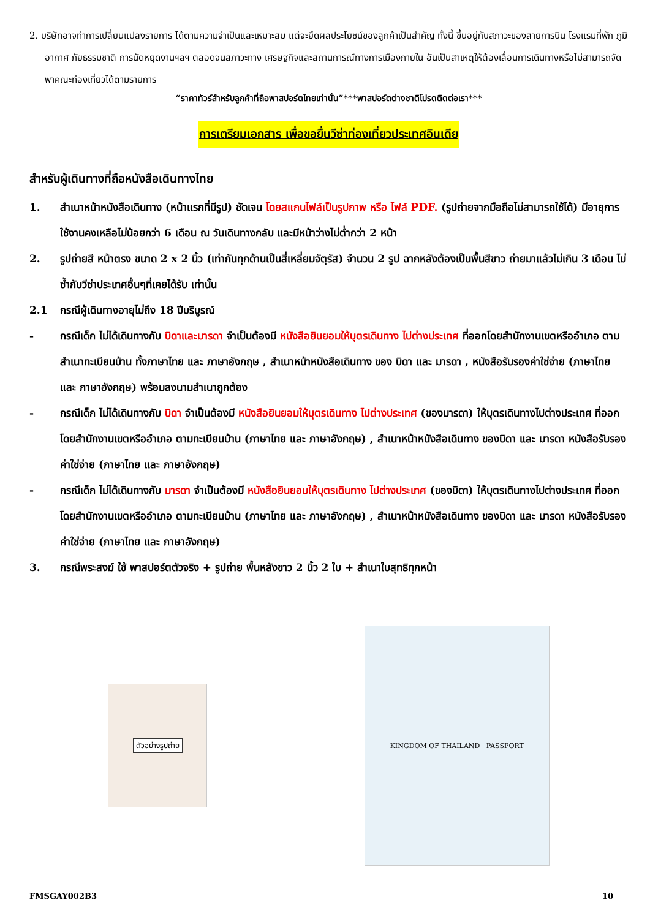2. บริษัทอาจทำการเปลี่ยนแปลงรายการ ได้ตามความจำเป็นและเหมาะสม แต่จะยึดผลประโยชน์ของลูกค้าเป็นสำคัญ ทั้งนี้ ขึ้นอยู่กับสภาวะของสายการบิน โรงแรมที่พัก ภูมิอากาศ ภัยธรรมชาติ การนัดหยุดงานฯลฯ ตลอดจนสภาวะทาง เศรษฐกิจและสถานการณ์ทางการเมืองภายใน อันเป็นสาเหตุให้ต้องเลื่อนการเดินทางหรือไม่สามารถจัดพาคณะท่องเที่ยวได้ตามรายการ
“ราคาทัวร์สำหรับลูกค้าที่ถือพาสปอร์ตไทยเท่านั้น”***พาสปอร์ตต่างชาติโปรดติดต่อเรา***
การเตรียมเอกสาร เพื่อขอยื่นวีซ่าท่องเที่ยวประเทศอินเดีย
สำหรับผู้เดินทางที่ถือหนังสือเดินทางไทย
1. สำเนาหน้าหนังสือเดินทาง (หน้าแรกที่มีรูป) ชัดเจน โดยสแกนไฟล์เป็นรูปภาพ หรือ ไฟล์ PDF. (รูปถ่ายจากมือถือไม่สามารถใช้ได้) มีอายุการใช้งานคงเหลือไม่น้อยกว่า 6 เดือน ณ วันเดินทางกลับ และมีหน้าว่างไม่ต่ำกว่า 2 หน้า
2. รูปถ่ายสี หน้าตรง ขนาด 2 x 2 นิ้ว (เท่ากันทุกด้านเป็นสี่เหลี่ยมจัตุรัส) จำนวน 2 รูป ฉากหลังต้องเป็นพื้นสีขาว ถ่ายมาแล้วไม่เกิน 3 เดือน ไม่ซ้ำกับวีซ่าประเทศอื่นๆที่เคยได้รับ เท่านั้น
2.1 กรณีผู้เดินทางอายุไม่ถึง 18 ปีบริบูรณ์
- กรณีเด็ก ไม่ได้เดินทางกับ บิดาและมารดา จำเป็นต้องมี หนังสือยินยอมให้บุตรเดินทาง ไปต่างประเทศ ที่ออกโดยสำนักงานเขตหรืออำเภอ ตามสำเนาทะเบียนบ้าน ทั้งภาษาไทย และ ภาษาอังกฤษ , สำเนาหน้าหนังสือเดินทาง ของ บิดา และ มารดา , หนังสือรับรองค่าใช่จ่าย (ภาษาไทย และ ภาษาอังกฤษ) พร้อมลงนามสำเนาถูกต้อง
- กรณีเด็ก ไม่ได้เดินทางกับ บิดา จำเป็นต้องมี หนังสือยินยอมให้บุตรเดินทาง ไปต่างประเทศ (ของมารดา) ให้บุตรเดินทางไปต่างประเทศ ที่ออกโดยสำนักงานเขตหรืออำเภอ ตามทะเบียนบ้าน (ภาษาไทย และ ภาษาอังกฤษ) , สำเนาหน้าหนังสือเดินทาง ของบิดา และ มารดา หนังสือรับรองค่าใช่จ่าย (ภาษาไทย และ ภาษาอังกฤษ)
- กรณีเด็ก ไม่ได้เดินทางกับ มารดา จำเป็นต้องมี หนังสือยินยอมให้บุตรเดินทาง ไปต่างประเทศ (ของบิดา) ให้บุตรเดินทางไปต่างประเทศ ที่ออกโดยสำนักงานเขตหรืออำเภอ ตามทะเบียนบ้าน (ภาษาไทย และ ภาษาอังกฤษ) , สำเนาหน้าหนังสือเดินทาง ของบิดา และ มารดา หนังสือรับรองค่าใช่จ่าย (ภาษาไทย และ ภาษาอังกฤษ)
3. กรณีพระสงฆ์ ใช้ พาสปอร์ตตัวจริง + รูปถ่าย พื้นหลังขาว 2 นิ้ว 2 ใบ + สำเนาใบสุทธิทุกหน้า
ตัวอย่างรูปถ่าย
KINGDOM OF THAILAND PASSPORT
FMSGAY002B3 10